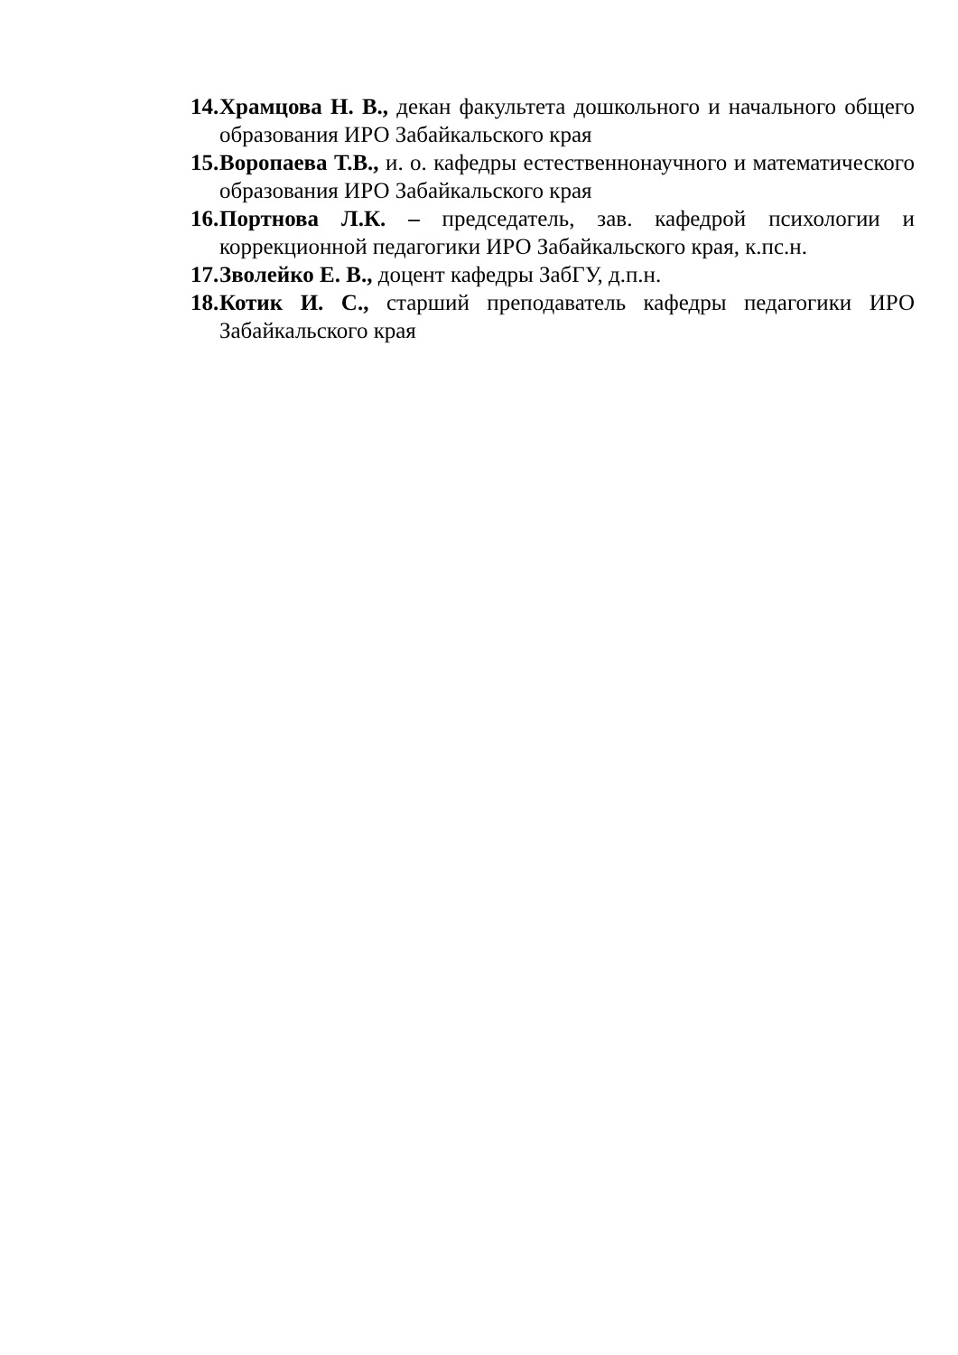14. Храмцова Н. В., декан факультета дошкольного и начального общего образования ИРО Забайкальского края
15. Воропаева Т.В., и. о. кафедры естественнонаучного и математического образования ИРО Забайкальского края
16. Портнова Л.К. – председатель, зав. кафедрой психологии и коррекционной педагогики ИРО Забайкальского края, к.пс.н.
17. Зволейко Е. В., доцент кафедры ЗабГУ, д.п.н.
18. Котик И. С., старший преподаватель кафедры педагогики ИРО Забайкальского края